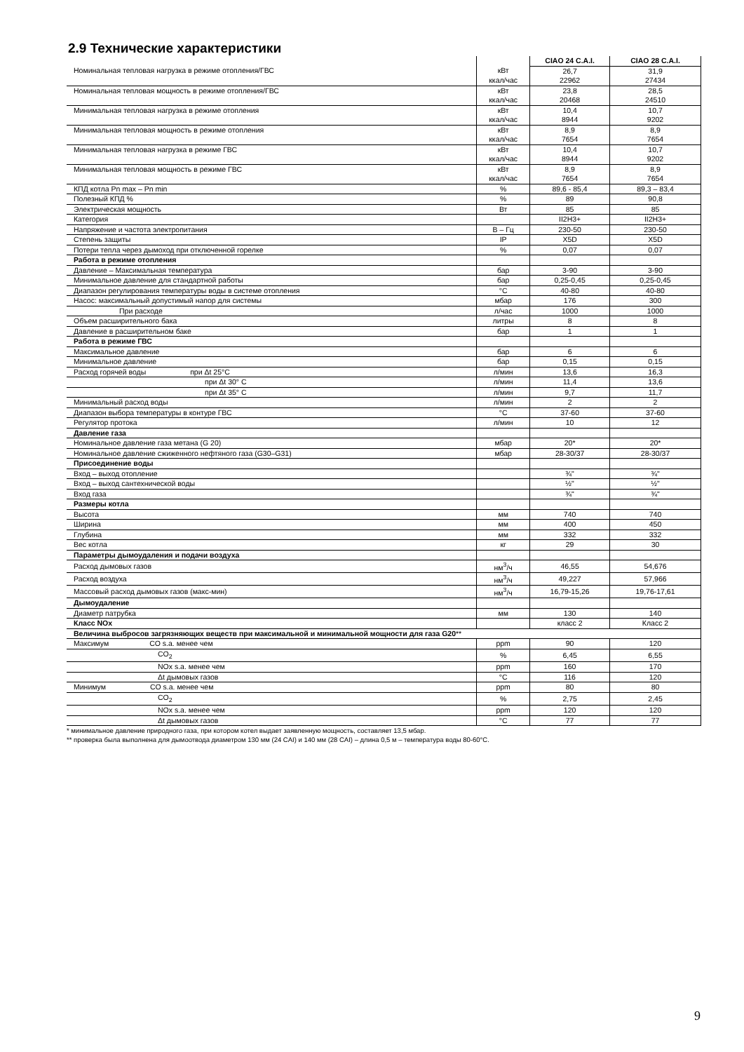2.9 Технические характеристики
| | | CIAO 24 C.A.I. | CIAO 28 C.A.I. |
| Номинальная тепловая нагрузка в режиме отопления/ГВС | кВт | 26,7 | 31,9 |
| | ккал/час | 22962 | 27434 |
| Номинальная тепловая мощность в режиме отопления/ГВС | кВт | 23,8 | 28,5 |
| | ккал/час | 20468 | 24510 |
| Минимальная тепловая нагрузка в режиме отопления | кВт | 10,4 | 10,7 |
| | ккал/час | 8944 | 9202 |
| Минимальная тепловая мощность в режиме отопления | кВт | 8,9 | 8,9 |
| | ккал/час | 7654 | 7654 |
| Минимальная тепловая нагрузка в режиме ГВС | кВт | 10,4 | 10,7 |
| | ккал/час | 8944 | 9202 |
| Минимальная тепловая мощность в режиме ГВС | кВт | 8,9 | 8,9 |
| | ккал/час | 7654 | 7654 |
| КПД котла Pn max – Pn min | % | 89,6 - 85,4 | 89,3 – 83,4 |
| Полезный КПД % | % | 89 | 90,8 |
| Электрическая мощность | Вт | 85 | 85 |
| Категория | | II2H3+ | II2H3+ |
| Напряжение и частота электропитания | В – Гц | 230-50 | 230-50 |
| Степень защиты | IP | X5D | X5D |
| Потери тепла через дымоход при отключенной горелке | % | 0,07 | 0,07 |
| Работа в режиме отопления | | | |
| Давление – Максимальная температура | бар | 3-90 | 3-90 |
| Минимальное давление для стандартной работы | бар | 0,25-0,45 | 0,25-0,45 |
| Диапазон регулирования температуры воды в системе отопления | °C | 40-80 | 40-80 |
| Насос: максимальный допустимый напор для системы | мбар | 176 | 300 |
| При расходе | л/час | 1000 | 1000 |
| Объем расширительного бака | литры | 8 | 8 |
| Давление в расширительном баке | бар | 1 | 1 |
| Работа в режиме ГВС | | | |
| Максимальное давление | бар | 6 | 6 |
| Минимальное давление | бар | 0,15 | 0,15 |
| Расход горячей воды при Δt 25°C | л/мин | 13,6 | 16,3 |
| при Δt 30° C | л/мин | 11,4 | 13,6 |
| при Δt 35° C | л/мин | 9,7 | 11,7 |
| Минимальный расход воды | л/мин | 2 | 2 |
| Диапазон выбора температуры в контуре ГВС | °C | 37-60 | 37-60 |
| Регулятор протока | л/мин | 10 | 12 |
| Давление газа | | | |
| Номинальное давление газа метана (G 20) | мбар | 20* | 20* |
| Номинальное давление сжиженного нефтяного газа (G30–G31) | мбар | 28-30/37 | 28-30/37 |
| Присоединение воды | | | |
| Вход – выход отопление | | ¾" | ¾" |
| Вход – выход сантехнической воды | | ½" | ½" |
| Вход газа | | ¾" | ¾" |
| Размеры котла | | | |
| Высота | мм | 740 | 740 |
| Ширина | мм | 400 | 450 |
| Глубина | мм | 332 | 332 |
| Вес котла | кг | 29 | 30 |
| Параметры дымоудаления и подачи воздуха | | | |
| Расход дымовых газов | нм<sup>3</sup>/ч | 46,55 | 54,676 |
| Расход воздуха | нм<sup>3</sup>/ч | 49,227 | 57,966 |
| Массовый расход дымовых газов (макс-мин) | нм<sup>3</sup>/ч | 16,79-15,26 | 19,76-17,61 |
| Дымоудаление | | | |
| Диаметр патрубка | мм | 130 | 140 |
| Класс NOx | | класс 2 | Класс 2 |
| Величина выбросов загрязняющих веществ при максимальной и минимальной мощности для газа G20 ** | | | |
| Максимум CO s.a. менее чем | ppm | 90 | 120 |
| CO<sub>2</sub> | % | 6,45 | 6,55 |
| NOx s.a. менее чем | ppm | 160 | 170 |
| Δt дымовых газов | °C | 116 | 120 |
| Минимум CO s.a. менее чем | ppm | 80 | 80 |
| CO<sub>2</sub> | % | 2,75 | 2,45 |
| NOx s.a. менее чем | ppm | 120 | 120 |
| Δt дымовых газов | °C | 77 | 77 |
* минимальное давление природного газа, при котором котел выдает заявленную мощность, составляет 13,5 мбар.
** проверка была выполнена для дымоотвода диаметром 130 мм (24 CAI) и 140 мм (28 CAI) – длина 0,5 м – температура воды 80-60°C.
9